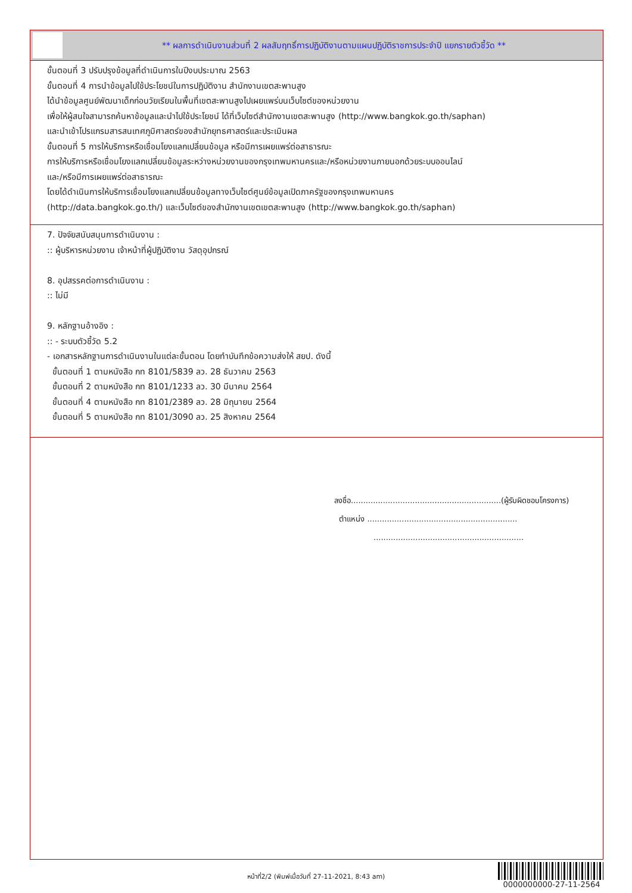** ผลการดำเนินงานส่วนที่ 2 ผลสัมฤทธิ์การปฏิบัติงานตามแผนปฏิบัติราชการประจำปี แยกรายตัวชี้วัด **
ขั้นตอนที่ 3 ปรับปรุงข้อมูลที่ดำเนินการในปีงบประมาณ 2563
ขั้นตอนที่ 4 การนำข้อมูลไปใช้ประโยชน์ในการปฏิบัติงาน สำนักงานเขตสะพานสูง
ได้นำข้อมูลศูนย์พัฒนาเด็กก่อนวัยเรียนในพื้นที่เขตสะพานสูงไปเผยแพร่บนเว็บไซต์ของหน่วยงาน
เพื่อให้ผู้สนใจสามารถค้นหาข้อมูลและนำไปใช้ประโยชน์ ได้ที่เว็บไซต์สำนักงานเขตสะพานสูง (http://www.bangkok.go.th/saphan)
และนำเข้าโปรแกรมสารสนเทศภูมิศาสตร์ของสำนักยุทธศาสตร์และประเมินผล
ขั้นตอนที่ 5 การให้บริการหรือเชื่อมโยงแลกเปลี่ยนข้อมูล หรือมีการเผยแพร่ต่อสาธารณะ
การให้บริการหรือเชื่อมโยงแลกเปลี่ยนข้อมูลระหว่างหน่วยงานของกรุงเทพมหานครและ/หรือหน่วยงานภายนอกด้วยระบบออนไลน์
และ/หรือมีการเผยแพร่ต่อสาธารณะ
โดยได้ดำเนินการให้บริการเชื่อมโยงแลกเปลี่ยนข้อมูลทางเว็บไซต์ศูนย์ข้อมูลเปิดภาครัฐของกรุงเทพมหานคร
(http://data.bangkok.go.th/) และเว็บไซต์ของสำนักงานเขตเขตสะพานสูง (http://www.bangkok.go.th/saphan)
7. ปัจจัยสนับสนุนการดำเนินงาน :
:: ผู้บริหารหน่วยงาน เจ้าหน้าที่ผู้ปฏิบัติงาน วัสดุอุปกรณ์
8. อุปสรรคต่อการดำเนินงาน :
:: ไม่มี
9. หลักฐานอ้างอิง :
:: - ระบบตัวชี้วัด 5.2
- เอกสารหลักฐานการดำเนินงานในแต่ละขั้นตอน โดยทำบันทึกข้อความส่งให้ สยป. ดังนี้
ขั้นตอนที่ 1 ตามหนังสือ กท 8101/5839 ลว. 28 ธันวาคม 2563
ขั้นตอนที่ 2 ตามหนังสือ กท 8101/1233 ลว. 30 มีนาคม 2564
ขั้นตอนที่ 4 ตามหนังสือ กท 8101/2389 ลว. 28 มิถุนายน 2564
ขั้นตอนที่ 5 ตามหนังสือ กท 8101/3090 ลว. 25 สิงหาคม 2564
ลงชื่อ.............................................................(ผู้รับผิดชอบโครงการ)
ตำแหน่ง .............................................................
.............................................................
หน้าที่2/2 (พิมพ์เมื่อวันที่ 27-11-2021, 8:43 am)
0000000000-27-11-2564